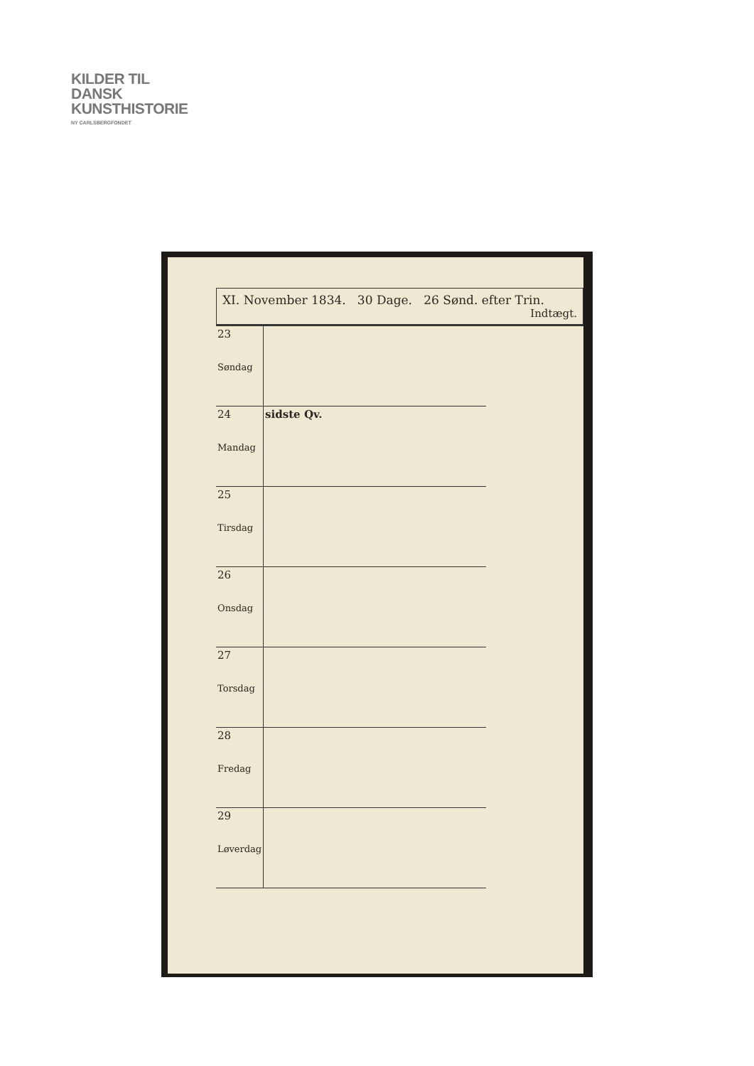KILDER TIL
DANSK
KUNSTHISTORIE
NY CARLSBERGFONDET
XI. November 1834. 30 Dage. 26 Sønd. efter Trin.
Indtægt.
| 23 Søndag | |
| 24 Mandag | sidste Qv. |
| 25 Tirsdag | |
| 26 Onsdag | |
| 27 Torsdag | |
| 28 Fredag | |
| 29 Løverdag | |